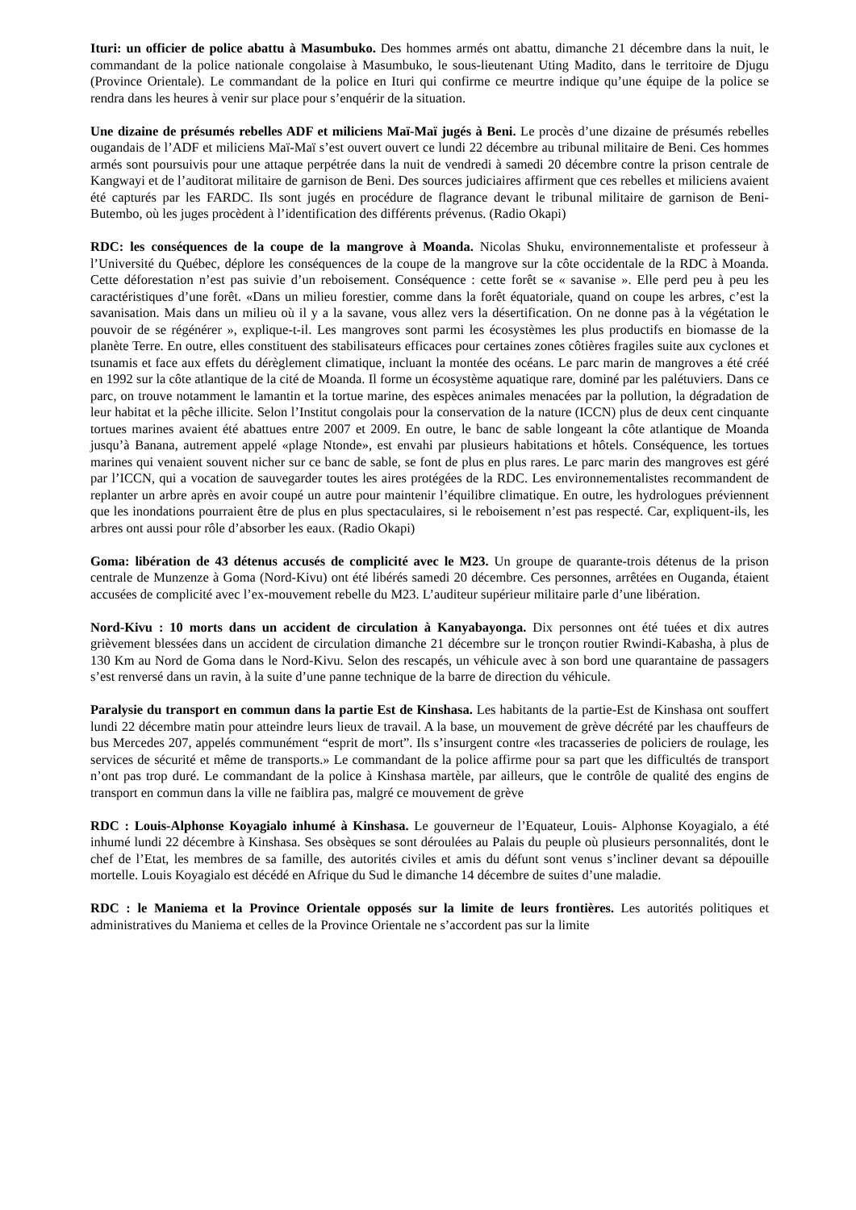Ituri: un officier de police abattu à Masumbuko. Des hommes armés ont abattu, dimanche 21 décembre dans la nuit, le commandant de la police nationale congolaise à Masumbuko, le sous-lieutenant Uting Madito, dans le territoire de Djugu (Province Orientale). Le commandant de la police en Ituri qui confirme ce meurtre indique qu’une équipe de la police se rendra dans les heures à venir sur place pour s’enquérir de la situation.
Une dizaine de présumés rebelles ADF et miliciens Maï-Maï jugés à Beni. Le procès d’une dizaine de présumés rebelles ougandais de l’ADF et miliciens Maï-Maï s’est ouvert ouvert ce lundi 22 décembre au tribunal militaire de Beni. Ces hommes armés sont poursuivis pour une attaque perpétrée dans la nuit de vendredi à samedi 20 décembre contre la prison centrale de Kangwayi et de l’auditorat militaire de garnison de Beni. Des sources judiciaires affirment que ces rebelles et miliciens avaient été capturés par les FARDC. Ils sont jugés en procédure de flagrance devant le tribunal militaire de garnison de Beni- Butembo, où les juges procèdent à l’identification des différents prévenus. (Radio Okapi)
RDC: les conséquences de la coupe de la mangrove à Moanda. Nicolas Shuku, environnementaliste et professeur à l’Université du Québec, déplore les conséquences de la coupe de la mangrove sur la côte occidentale de la RDC à Moanda. Cette déforestation n’est pas suivie d’un reboisement. Conséquence : cette forêt se « savanise ». Elle perd peu à peu les caractéristiques d’une forêt. «Dans un milieu forestier, comme dans la forêt équatoriale, quand on coupe les arbres, c’est la savanisation. Mais dans un milieu où il y a la savane, vous allez vers la désertification. On ne donne pas à la végétation le pouvoir de se régénérer », explique-t-il. Les mangroves sont parmi les écosystèmes les plus productifs en biomasse de la planète Terre. En outre, elles constituent des stabilisateurs efficaces pour certaines zones côtières fragiles suite aux cyclones et tsunamis et face aux effets du dérèglement climatique, incluant la montée des océans. Le parc marin de mangroves a été créé en 1992 sur la côte atlantique de la cité de Moanda. Il forme un écosystème aquatique rare, dominé par les palétuviers. Dans ce parc, on trouve notamment le lamantin et la tortue marine, des espèces animales menacées par la pollution, la dégradation de leur habitat et la pêche illicite. Selon l’Institut congolais pour la conservation de la nature (ICCN) plus de deux cent cinquante tortues marines avaient été abattues entre 2007 et 2009. En outre, le banc de sable longeant la côte atlantique de Moanda jusqu’à Banana, autrement appelé «plage Ntonde», est envahi par plusieurs habitations et hôtels. Conséquence, les tortues marines qui venaient souvent nicher sur ce banc de sable, se font de plus en plus rares. Le parc marin des mangroves est géré par l’ICCN, qui a vocation de sauvegarder toutes les aires protégées de la RDC. Les environnementalistes recommandent de replanter un arbre après en avoir coupé un autre pour maintenir l’équilibre climatique. En outre, les hydrologues préviennent que les inondations pourraient être de plus en plus spectaculaires, si le reboisement n’est pas respecté. Car, expliquent-ils, les arbres ont aussi pour rôle d’absorber les eaux. (Radio Okapi)
Goma: libération de 43 détenus accusés de complicité avec le M23. Un groupe de quarante-trois détenus de la prison centrale de Munzenze à Goma (Nord-Kivu) ont été libérés samedi 20 décembre. Ces personnes, arrêtées en Ouganda, étaient accusées de complicité avec l’ex-mouvement rebelle du M23. L’auditeur supérieur militaire parle d’une libération.
Nord-Kivu : 10 morts dans un accident de circulation à Kanyabayonga. Dix personnes ont été tuées et dix autres grièvement blessées dans un accident de circulation dimanche 21 décembre sur le tronçon routier Rwindi-Kabasha, à plus de 130 Km au Nord de Goma dans le Nord-Kivu. Selon des rescapés, un véhicule avec à son bord une quarantaine de passagers s’est renversé dans un ravin, à la suite d’une panne technique de la barre de direction du véhicule.
Paralysie du transport en commun dans la partie Est de Kinshasa. Les habitants de la partie-Est de Kinshasa ont souffert lundi 22 décembre matin pour atteindre leurs lieux de travail. A la base, un mouvement de grève décrété par les chauffeurs de bus Mercedes 207, appelés communément “esprit de mort”. Ils s’insurgent contre «les tracasseries de policiers de roulage, les services de sécurité et même de transports.» Le commandant de la police affirme pour sa part que les difficultés de transport n’ont pas trop duré. Le commandant de la police à Kinshasa martèle, par ailleurs, que le contrôle de qualité des engins de transport en commun dans la ville ne faiblira pas, malgré ce mouvement de grève
RDC : Louis-Alphonse Koyagialo inhumé à Kinshasa. Le gouverneur de l’Equateur, Louis- Alphonse Koyagialo, a été inhumé lundi 22 décembre à Kinshasa. Ses obsèques se sont déroulées au Palais du peuple où plusieurs personnalités, dont le chef de l’Etat, les membres de sa famille, des autorités civiles et amis du défunt sont venus s’incliner devant sa dépouille mortelle. Louis Koyagialo est décédé en Afrique du Sud le dimanche 14 décembre de suites d’une maladie.
RDC : le Maniema et la Province Orientale opposés sur la limite de leurs frontières. Les autorités politiques et administratives du Maniema et celles de la Province Orientale ne s’accordent pas sur la limite